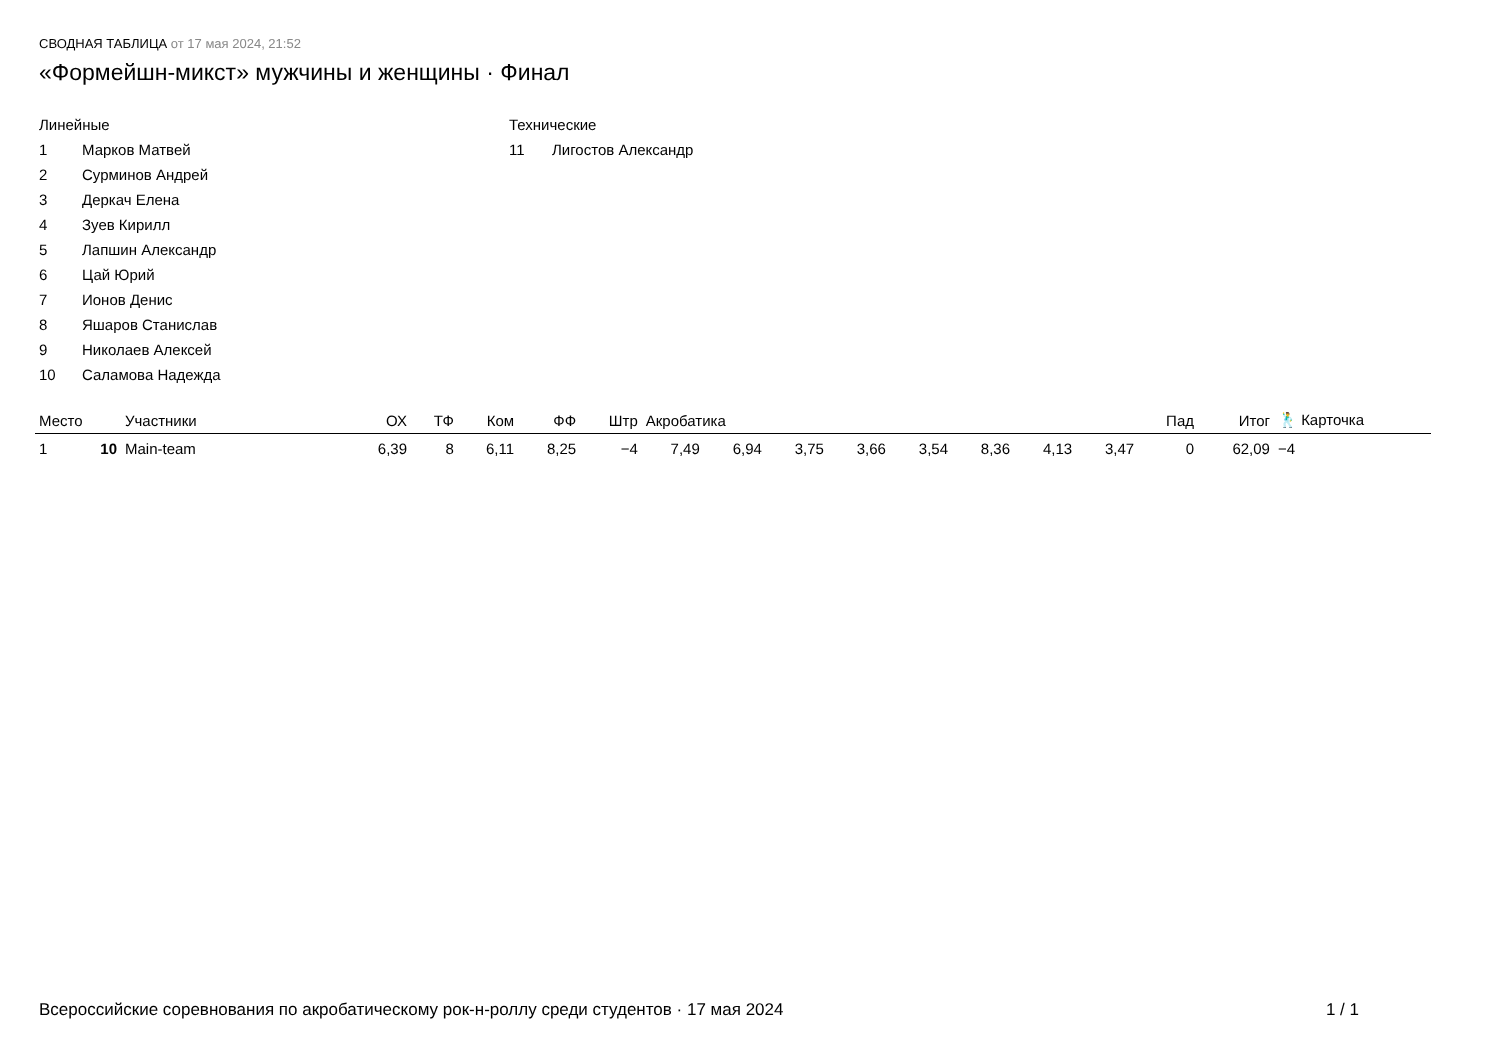СВОДНАЯ ТАБЛИЦА от 17 мая 2024, 21:52
«Формейшн-микст» мужчины и женщины · Финал
Линейные
1 Марков Матвей
2 Сурминов Андрей
3 Деркач Елена
4 Зуев Кирилл
5 Лапшин Александр
6 Цай Юрий
7 Ионов Денис
8 Яшаров Станислав
9 Николаев Алексей
10 Саламова Надежда
Технические
11 Лигостов Александр
| Место | | Участники | ОХ | ТФ | Ком | ФФ | Штр | Акробатика | | | | | | | | Пад | Итог | 🕺 Карточка |
| --- | --- | --- | --- | --- | --- | --- | --- | --- | --- | --- | --- | --- | --- | --- | --- | --- | --- | --- |
| 1 | 10 | Main-team | 6,39 | 8 | 6,11 | 8,25 | −4 | 7,49 | 6,94 | 3,75 | 3,66 | 3,54 | 8,36 | 4,13 | 3,47 | 0 | 62,09 | −4 |
Всероссийские соревнования по акробатическому рок-н-роллу среди студентов · 17 мая 2024 1 / 1